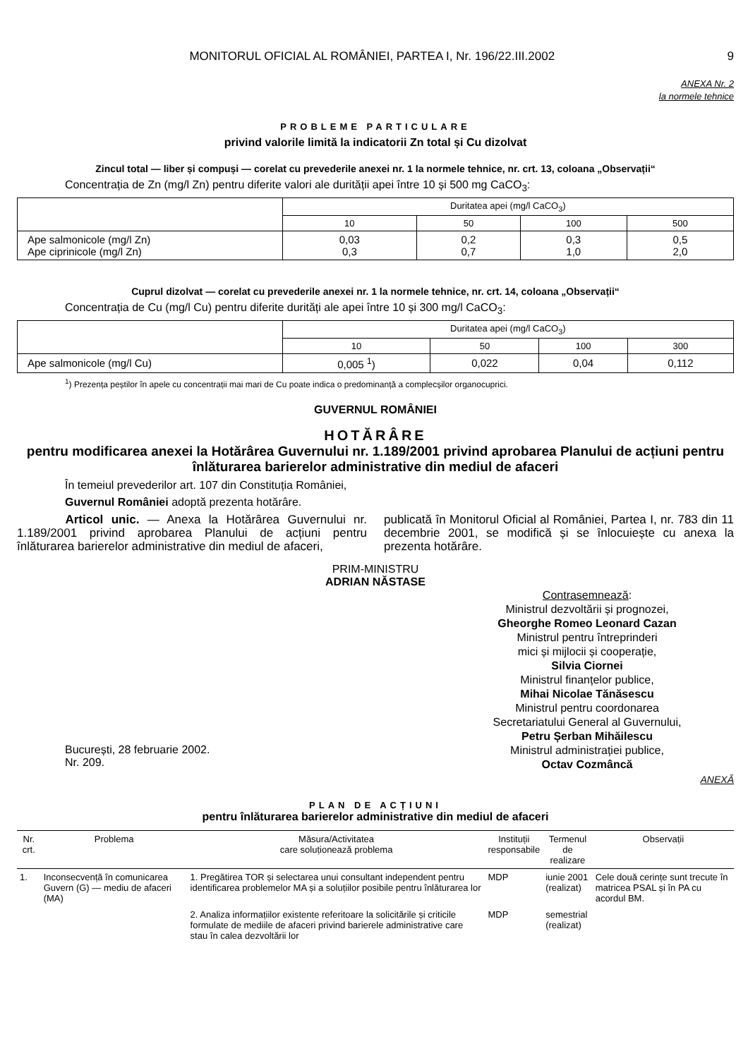MONITORUL OFICIAL AL ROMÂNIEI, PARTEA I, Nr. 196/22.III.2002 9
ANEXA Nr. 2
la normele tehnice
PROBLEME PARTICULARE
privind valorile limită la indicatorii Zn total și Cu dizolvat
Zincul total — liber și compuși — corelat cu prevederile anexei nr. 1 la normele tehnice, nr. crt. 13, coloana „Observații“
Concentrația de Zn (mg/l Zn) pentru diferite valori ale durității apei între 10 și 500 mg CaCO<sub>3</sub>:
| | Duritatea apei (mg/l CaCO<sub>3</sub>) | | | |
| | 10 | 50 | 100 | 500 |
| Ape salmonicole (mg/l Zn) Ape ciprinicole (mg/l Zn) | 0,03 0,3 | 0,2 0,7 | 0,3 1,0 | 0,5 2,0 |
Cuprul dizolvat — corelat cu prevederile anexei nr. 1 la normele tehnice, nr. crt. 14, coloana „Observații“
Concentrația de Cu (mg/l Cu) pentru diferite durități ale apei între 10 și 300 mg/l CaCO<sub>3</sub>:
| | Duritatea apei (mg/l CaCO<sub>3</sub>) | | | |
| | 10 | 50 | 100 | 300 |
| Ape salmonicole (mg/l Cu) | 0,005 <sup>1</sup>) | 0,022 | 0,04 | 0,112 |
<sup>1</sup>) Prezența peștilor în apele cu concentrații mai mari de Cu poate indica o predominanță a complecșilor organocuprici.
GUVERNUL ROMÂNIEI
HOTĂRÂRE
pentru modificarea anexei la Hotărârea Guvernului nr. 1.189/2001 privind aprobarea Planului de acțiuni pentru înlăturarea barierelor administrative din mediul de afaceri
În temeiul prevederilor art. 107 din Constituția României,
Guvernul României adoptă prezenta hotărâre.
Articol unic. — Anexa la Hotărârea Guvernului nr. 1.189/2001 privind aprobarea Planului de acțiuni pentru înlăturarea barierelor administrative din mediul de afaceri,
publicată în Monitorul Oficial al României, Partea I, nr. 783 din 11 decembrie 2001, se modifică și se înlocuiește cu anexa la prezenta hotărâre.
PRIM-MINISTRU
ADRIAN NĂSTASE
Contrasemnează:
Ministrul dezvoltării și prognozei,
Gheorghe Romeo Leonard Cazan
Ministrul pentru întreprinderi
mici și mijlocii și cooperație,
Silvia Ciornei
Ministrul finanțelor publice,
Mihai Nicolae Tănăsescu
Ministrul pentru coordonarea
Secretariatului General al Guvernului,
Petru Șerban Mihăilescu
Ministrul administrației publice,
Octav Cozmâncă
București, 28 februarie 2002.
Nr. 209.
ANEXĂ
PLAN DE ACȚIUNI
pentru înlăturarea barierelor administrative din mediul de afaceri
| Nr. crt. | Problema | Măsura/Activitatea care soluționează problema | Instituții responsabile | Termenul de realizare | Observații |
| --- | --- | --- | --- | --- | --- |
| 1. | Inconsecvență în comunicarea Guvern (G) — mediu de afaceri (MA) | 1. Pregătirea TOR și selectarea unui consultant independent pentru identificarea problemelor MA și a soluțiilor posibile pentru înlăturarea lor | MDP | iunie 2001 (realizat) | Cele două cerințe sunt trecute în matricea PSAL și în PA cu acordul BM. |
| | | 2. Analiza informațiilor existente referitoare la solicitările și criticile formulate de mediile de afaceri privind barierele administrative care stau în calea dezvoltării lor | MDP | semestrial (realizat) | |